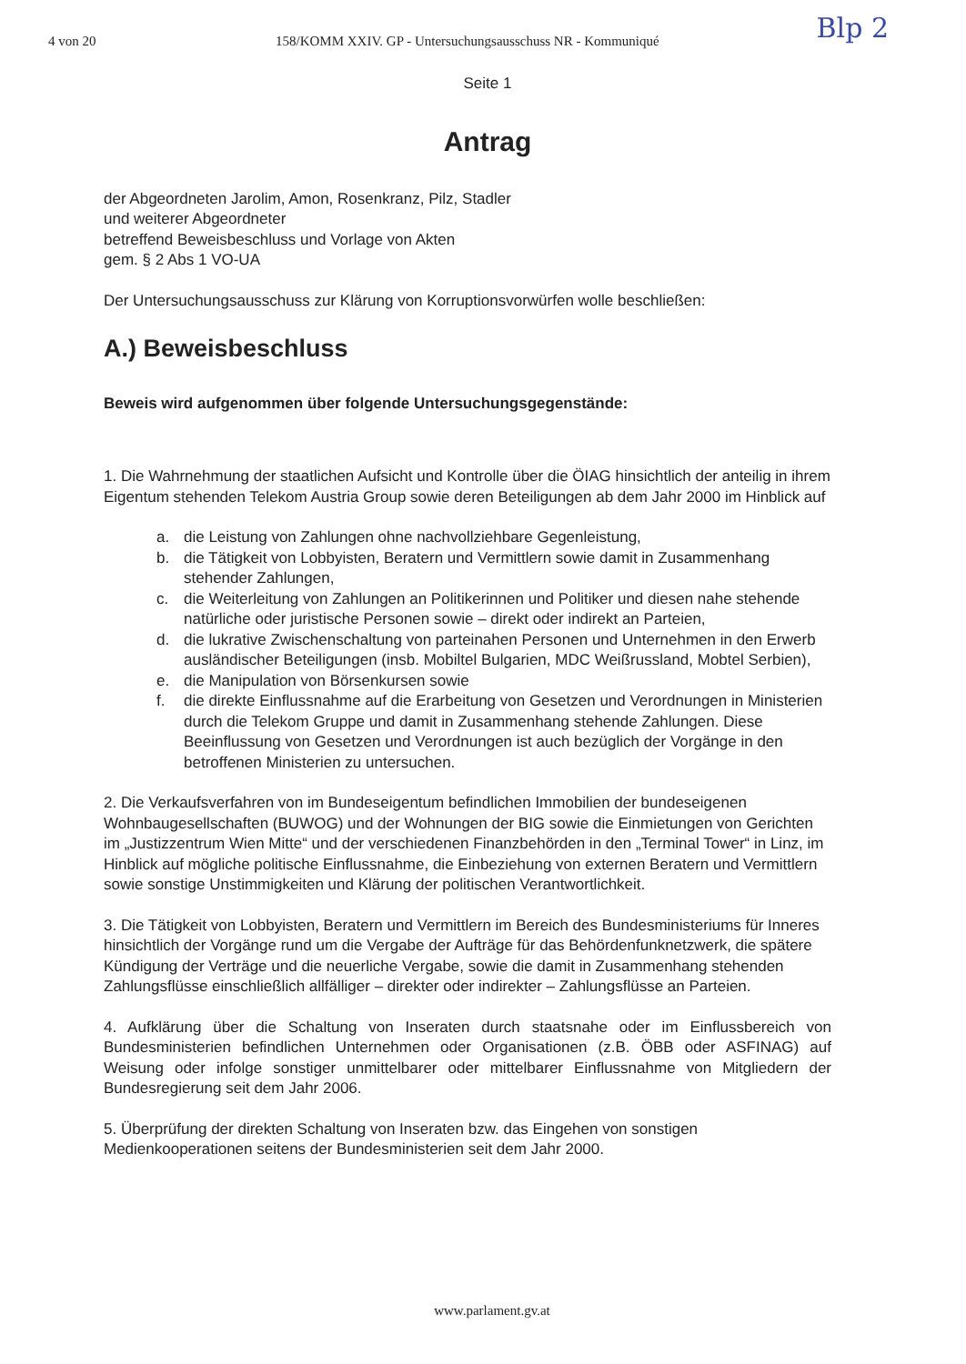4 von 20 158/KOMM XXIV. GP - Untersuchungsausschuss NR - Kommuniqué
Blp 2
Seite 1
Antrag
der Abgeordneten Jarolim, Amon, Rosenkranz, Pilz, Stadler
und weiterer Abgeordneter
betreffend Beweisbeschluss und Vorlage von Akten
gem. § 2 Abs 1 VO-UA
Der Untersuchungsausschuss zur Klärung von Korruptionsvorwürfen wolle beschließen:
A.) Beweisbeschluss
Beweis wird aufgenommen über folgende Untersuchungsgegenstände:
1. Die Wahrnehmung der staatlichen Aufsicht und Kontrolle über die ÖIAG hinsichtlich der anteilig in ihrem Eigentum stehenden Telekom Austria Group sowie deren Beteiligungen ab dem Jahr 2000 im Hinblick auf
a. die Leistung von Zahlungen ohne nachvollziehbare Gegenleistung,
b. die Tätigkeit von Lobbyisten, Beratern und Vermittlern sowie damit in Zusammenhang stehender Zahlungen,
c. die Weiterleitung von Zahlungen an Politikerinnen und Politiker und diesen nahe stehende natürliche oder juristische Personen sowie – direkt oder indirekt an Parteien,
d. die lukrative Zwischenschaltung von parteinahen Personen und Unternehmen in den Erwerb ausländischer Beteiligungen (insb. Mobiltel Bulgarien, MDC Weißrussland, Mobtel Serbien),
e. die Manipulation von Börsenkursen sowie
f. die direkte Einflussnahme auf die Erarbeitung von Gesetzen und Verordnungen in Ministerien durch die Telekom Gruppe und damit in Zusammenhang stehende Zahlungen. Diese Beeinflussung von Gesetzen und Verordnungen ist auch bezüglich der Vorgänge in den betroffenen Ministerien zu untersuchen.
2. Die Verkaufsverfahren von im Bundeseigentum befindlichen Immobilien der bundeseigenen Wohnbaugesellschaften (BUWOG) und der Wohnungen der BIG sowie die Einmietungen von Gerichten im „Justizzentrum Wien Mitte“ und der verschiedenen Finanzbehörden in den „Terminal Tower“ in Linz, im Hinblick auf mögliche politische Einflussnahme, die Einbeziehung von externen Beratern und Vermittlern sowie sonstige Unstimmigkeiten und Klärung der politischen Verantwortlichkeit.
3. Die Tätigkeit von Lobbyisten, Beratern und Vermittlern im Bereich des Bundesministeriums für Inneres hinsichtlich der Vorgänge rund um die Vergabe der Aufträge für das Behördenfunknetzwerk, die spätere Kündigung der Verträge und die neuerliche Vergabe, sowie die damit in Zusammenhang stehenden Zahlungsflüsse einschließlich allfälliger – direkter oder indirekter – Zahlungsflüsse an Parteien.
4. Aufklärung über die Schaltung von Inseraten durch staatsnahe oder im Einflussbereich von Bundesministerien befindlichen Unternehmen oder Organisationen (z.B. ÖBB oder ASFINAG) auf Weisung oder infolge sonstiger unmittelbarer oder mittelbarer Einflussnahme von Mitgliedern der Bundesregierung seit dem Jahr 2006.
5. Überprüfung der direkten Schaltung von Inseraten bzw. das Eingehen von sonstigen Medienkooperationen seitens der Bundesministerien seit dem Jahr 2000.
www.parlament.gv.at